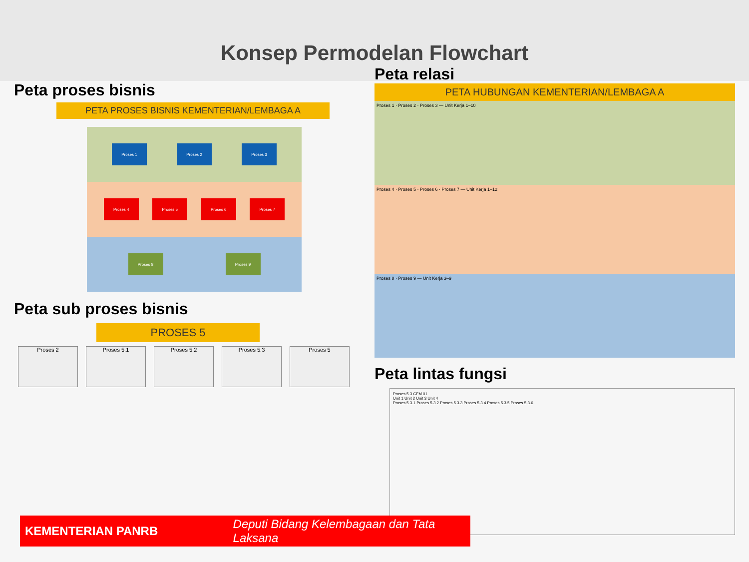Konsep Permodelan Flowchart
Peta proses bisnis
PETA PROSES BISNIS KEMENTERIAN/LEMBAGA A
Proses 1 Proses 2 Proses 3
Proses 4 Proses 5 Proses 6 Proses 7
Proses 8 Proses 9
Peta sub proses bisnis
PROSES 5
Proses 2 Proses 5.1 Proses 5.2 Proses 5.3 Proses 5
Peta relasi
PETA HUBUNGAN KEMENTERIAN/LEMBAGA A
Proses 1 · Proses 2 · Proses 3 — Unit Kerja 1–10
Proses 4 · Proses 5 · Proses 6 · Proses 7 — Unit Kerja 1–12
Proses 8 · Proses 9 — Unit Kerja 3–9
Peta lintas fungsi
Proses 5.3 CFM 01
Unit 1 Unit 2 Unit 3 Unit 4
Proses 5.3.1 Proses 5.3.2 Proses 5.3.3 Proses 5.3.4 Proses 5.3.5 Proses 5.3.6
KEMENTERIAN PANRB Deputi Bidang Kelembagaan dan Tata Laksana